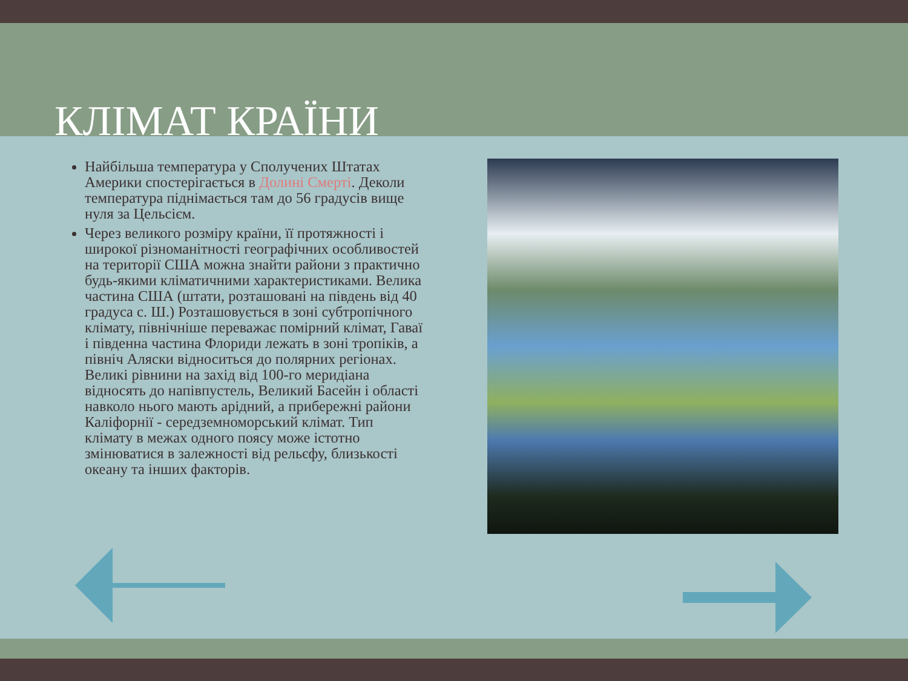КЛІМАТ КРАЇНИ
Найбільша температура у Сполучених Штатах Америки спостерігається в Долині Смерті. Деколи температура піднімається там до 56 градусів вище нуля за Цельсієм.
Через великого розміру країни, її протяжності і широкої різноманітності географічних особливостей на території США можна знайти райони з практично будь-якими кліматичними характеристиками. Велика частина США (штати, розташовані на південь від 40 градуса с. Ш.) Розташовується в зоні субтропічного клімату, північніше переважає помірний клімат, Гаваї і південна частина Флориди лежать в зоні тропіків, а північ Аляски відноситься до полярних регіонах. Великі рівнини на захід від 100-го меридіана відносять до напівпустель, Великий Басейн і області навколо нього мають арідний, а прибережні райони Каліфорнії - середземноморський клімат. Тип клімату в межах одного поясу може істотно змінюватися в залежності від рельєфу, близькості океану та інших факторів.